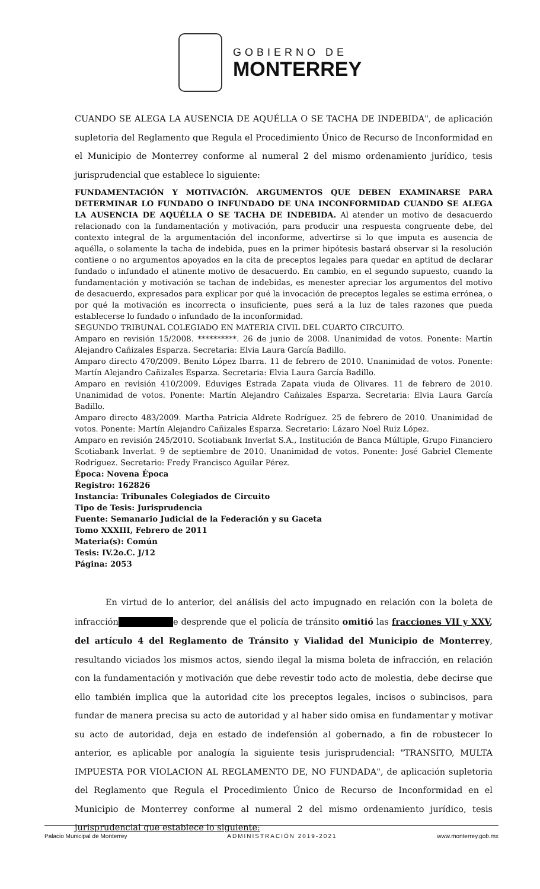GOBIERNO DE
MONTERREY
CUANDO SE ALEGA LA AUSENCIA DE AQUÉLLA O SE TACHA DE INDEBIDA", de aplicación supletoria del Reglamento que Regula el Procedimiento Único de Recurso de Inconformidad en el Municipio de Monterrey conforme al numeral 2 del mismo ordenamiento jurídico, tesis jurisprudencial que establece lo siguiente:
FUNDAMENTACIÓN Y MOTIVACIÓN. ARGUMENTOS QUE DEBEN EXAMINARSE PARA DETERMINAR LO FUNDADO O INFUNDADO DE UNA INCONFORMIDAD CUANDO SE ALEGA LA AUSENCIA DE AQUÉLLA O SE TACHA DE INDEBIDA. Al atender un motivo de desacuerdo relacionado con la fundamentación y motivación, para producir una respuesta congruente debe, del contexto integral de la argumentación del inconforme, advertirse si lo que imputa es ausencia de aquélla, o solamente la tacha de indebida, pues en la primer hipótesis bastará observar si la resolución contiene o no argumentos apoyados en la cita de preceptos legales para quedar en aptitud de declarar fundado o infundado el atinente motivo de desacuerdo. En cambio, en el segundo supuesto, cuando la fundamentación y motivación se tachan de indebidas, es menester apreciar los argumentos del motivo de desacuerdo, expresados para explicar por qué la invocación de preceptos legales se estima errónea, o por qué la motivación es incorrecta o insuficiente, pues será a la luz de tales razones que pueda establecerse lo fundado o infundado de la inconformidad.
SEGUNDO TRIBUNAL COLEGIADO EN MATERIA CIVIL DEL CUARTO CIRCUITO.
Amparo en revisión 15/2008. **********. 26 de junio de 2008. Unanimidad de votos. Ponente: Martín Alejandro Cañizales Esparza. Secretaria: Elvia Laura García Badillo.
Amparo directo 470/2009. Benito López Ibarra. 11 de febrero de 2010. Unanimidad de votos. Ponente: Martín Alejandro Cañizales Esparza. Secretaria: Elvia Laura García Badillo.
Amparo en revisión 410/2009. Eduviges Estrada Zapata viuda de Olivares. 11 de febrero de 2010. Unanimidad de votos. Ponente: Martín Alejandro Cañizales Esparza. Secretaria: Elvia Laura García Badillo.
Amparo directo 483/2009. Martha Patricia Aldrete Rodríguez. 25 de febrero de 2010. Unanimidad de votos. Ponente: Martín Alejandro Cañizales Esparza. Secretario: Lázaro Noel Ruiz López.
Amparo en revisión 245/2010. Scotiabank Inverlat S.A., Institución de Banca Múltiple, Grupo Financiero Scotiabank Inverlat. 9 de septiembre de 2010. Unanimidad de votos. Ponente: José Gabriel Clemente Rodríguez. Secretario: Fredy Francisco Aguilar Pérez.
Época: Novena Época
Registro: 162826
Instancia: Tribunales Colegiados de Circuito
Tipo de Tesis: Jurisprudencia
Fuente: Semanario Judicial de la Federación y su Gaceta
Tomo XXXIII, Febrero de 2011
Materia(s): Común
Tesis: IV.2o.C. J/12
Página: 2053
En virtud de lo anterior, del análisis del acto impugnado en relación con la boleta de infracción e desprende que el policía de tránsito omitió las fracciones VII y XXV, del artículo 4 del Reglamento de Tránsito y Vialidad del Municipio de Monterrey, resultando viciados los mismos actos, siendo ilegal la misma boleta de infracción, en relación con la fundamentación y motivación que debe revestir todo acto de molestia, debe decirse que ello también implica que la autoridad cite los preceptos legales, incisos o subincisos, para fundar de manera precisa su acto de autoridad y al haber sido omisa en fundamentar y motivar su acto de autoridad, deja en estado de indefensión al gobernado, a fin de robustecer lo anterior, es aplicable por analogía la siguiente tesis jurisprudencial: "TRANSITO, MULTA IMPUESTA POR VIOLACION AL REGLAMENTO DE, NO FUNDADA", de aplicación supletoria del Reglamento que Regula el Procedimiento Único de Recurso de Inconformidad en el Municipio de Monterrey conforme al numeral 2 del mismo ordenamiento jurídico, tesis jurisprudencial que establece lo siguiente:
Palacio Municipal de Monterrey ADMINISTRACIÓN 2019-2021 www.monterrey.gob.mx